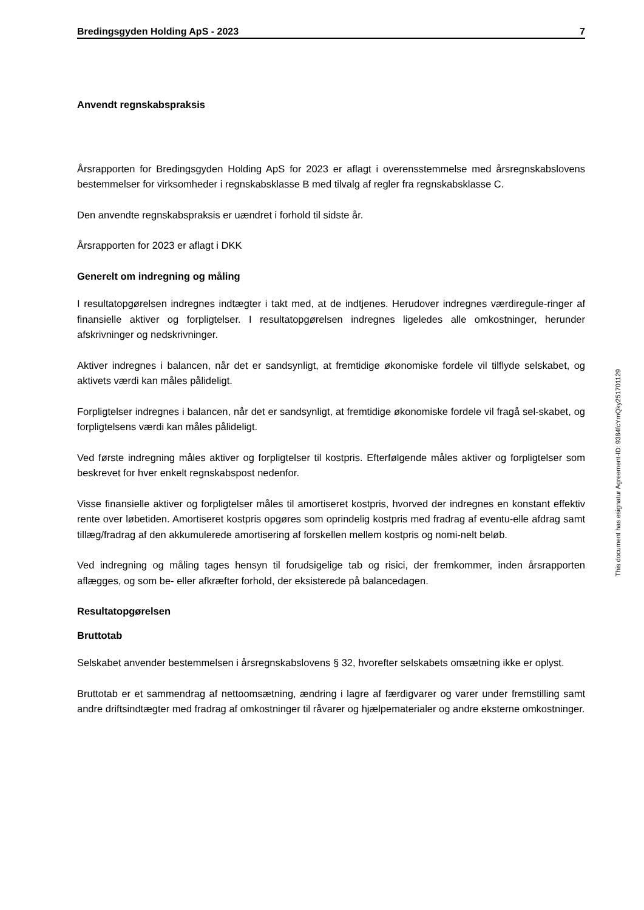Bredingsgyden Holding ApS - 2023 7
Anvendt regnskabspraksis
Årsrapporten for Bredingsgyden Holding ApS for 2023 er aflagt i overensstemmelse med årsregnskabslovens bestemmelser for virksomheder i regnskabsklasse B med tilvalg af regler fra regnskabsklasse C.
Den anvendte regnskabspraksis er uændret i forhold til sidste år.
Årsrapporten for 2023 er aflagt i DKK
Generelt om indregning og måling
I resultatopgørelsen indregnes indtægter i takt med, at de indtjenes. Herudover indregnes værdiregule-ringer af finansielle aktiver og forpligtelser. I resultatopgørelsen indregnes ligeledes alle omkostninger, herunder afskrivninger og nedskrivninger.
Aktiver indregnes i balancen, når det er sandsynligt, at fremtidige økonomiske fordele vil tilflyde selskabet, og aktivets værdi kan måles pålideligt.
Forpligtelser indregnes i balancen, når det er sandsynligt, at fremtidige økonomiske fordele vil fragå sel-skabet, og forpligtelsens værdi kan måles pålideligt.
Ved første indregning måles aktiver og forpligtelser til kostpris. Efterfølgende måles aktiver og forpligtelser som beskrevet for hver enkelt regnskabspost nedenfor.
Visse finansielle aktiver og forpligtelser måles til amortiseret kostpris, hvorved der indregnes en konstant effektiv rente over løbetiden. Amortiseret kostpris opgøres som oprindelig kostpris med fradrag af eventu-elle afdrag samt tillæg/fradrag af den akkumulerede amortisering af forskellen mellem kostpris og nomi-nelt beløb.
Ved indregning og måling tages hensyn til forudsigelige tab og risici, der fremkommer, inden årsrapporten aflægges, og som be- eller afkræfter forhold, der eksisterede på balancedagen.
Resultatopgørelsen
Bruttotab
Selskabet anvender bestemmelsen i årsregnskabslovens § 32, hvorefter selskabets omsætning ikke er oplyst.
Bruttotab er et sammendrag af nettoomsætning, ændring i lagre af færdigvarer og varer under fremstilling samt andre driftsindtægter med fradrag af omkostninger til råvarer og hjælpematerialer og andre eksterne omkostninger.
This document has esignatur Agreement-ID: 9384fcYmQky251701129